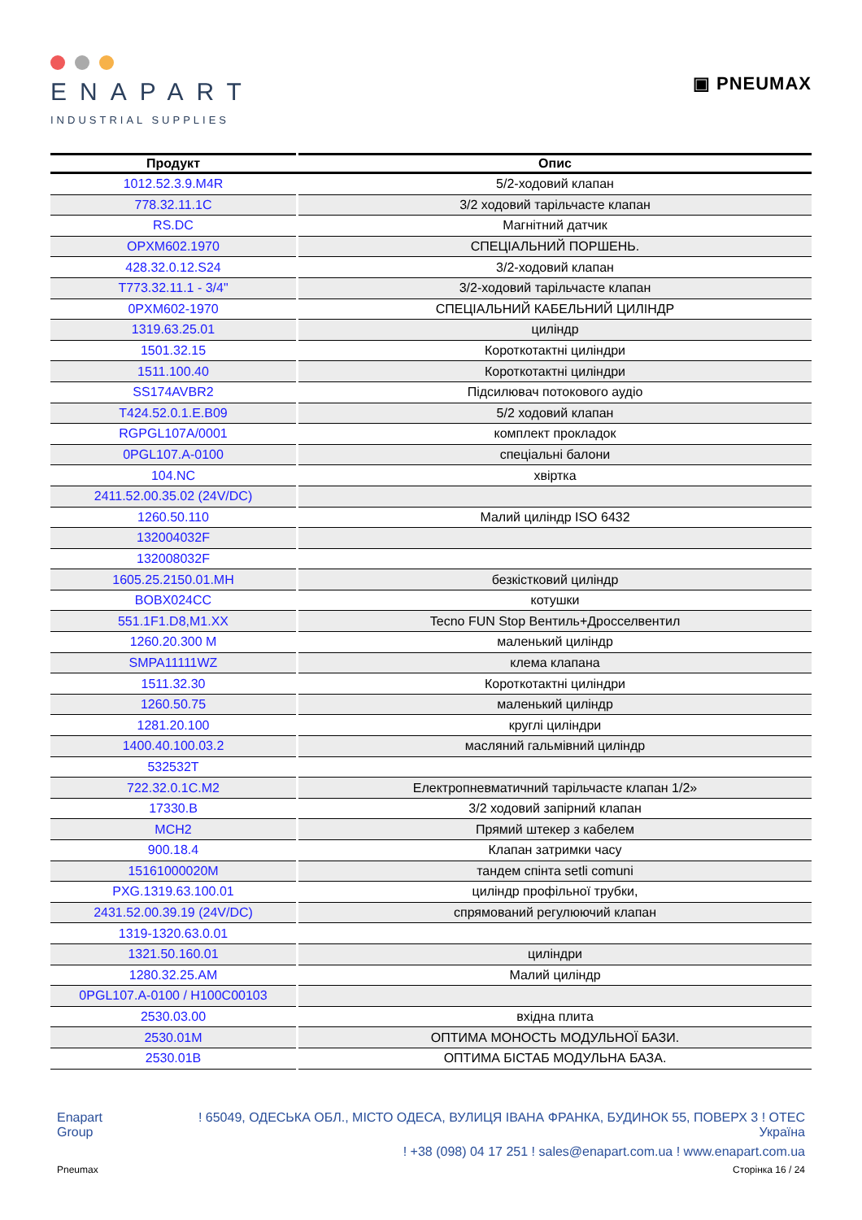ENAPART
INDUSTRIAL SUPPLIES
▣ PNEUMAX
| Продукт | Опис |
| --- | --- |
| 1012.52.3.9.M4R | 5/2-ходовий клапан |
| 778.32.11.1C | 3/2 ходовий тарільчасте клапан |
| RS.DC | Магнітний датчик |
| OPXM602.1970 | СПЕЦІАЛЬНИЙ ПОРШЕНЬ. |
| 428.32.0.12.S24 | 3/2-ходовий клапан |
| T773.32.11.1 - 3/4" | 3/2-ходовий тарільчасте клапан |
| 0PXM602-1970 | СПЕЦІАЛЬНИЙ КАБЕЛЬНИЙ ЦИЛІНДР |
| 1319.63.25.01 | циліндр |
| 1501.32.15 | Короткотактні циліндри |
| 1511.100.40 | Короткотактні циліндри |
| SS174AVBR2 | Підсилювач потокового аудіо |
| T424.52.0.1.E.B09 | 5/2 ходовий клапан |
| RGPGL107A/0001 | комплект прокладок |
| 0PGL107.A-0100 | спеціальні балони |
| 104.NC | хвіртка |
| 2411.52.00.35.02 (24V/DC) | |
| 1260.50.110 | Малий циліндр ISO 6432 |
| 132004032F | |
| 132008032F | |
| 1605.25.2150.01.MH | безкістковий циліндр |
| BOBX024CC | котушки |
| 551.1F1.D8,M1.XX | Tecno FUN Stop Вентиль+Дросселвентил |
| 1260.20.300 M | маленький циліндр |
| SMPA11111WZ | клема клапана |
| 1511.32.30 | Короткотактні циліндри |
| 1260.50.75 | маленький циліндр |
| 1281.20.100 | круглі циліндри |
| 1400.40.100.03.2 | масляний гальмівний циліндр |
| 532532T | |
| 722.32.0.1C.M2 | Електропневматичний тарільчасте клапан 1/2» |
| 17330.B | 3/2 ходовий запірний клапан |
| MCH2 | Прямий штекер з кабелем |
| 900.18.4 | Клапан затримки часу |
| 15161000020M | тандем спінта setli comuni |
| PXG.1319.63.100.01 | циліндр профільної трубки, |
| 2431.52.00.39.19 (24V/DC) | спрямований регулюючий клапан |
| 1319-1320.63.0.01 | |
| 1321.50.160.01 | циліндри |
| 1280.32.25.AM | Малий циліндр |
| 0PGL107.A-0100 / H100C00103 | |
| 2530.03.00 | вхідна плита |
| 2530.01M | ОПТИМА МОНОСТЬ МОДУЛЬНОЇ БАЗИ. |
| 2530.01B | ОПТИМА БІСТАБ МОДУЛЬНА БАЗА. |
Enapart
Group
! 65049, ОДЕСЬКА ОБЛ., МІСТО ОДЕСА, ВУЛИЦЯ ІВАНА ФРАНКА, БУДИНОК 55, ПОВЕРХ 3 ! ОТЕС
Україна
! +38 (098) 04 17 251 ! sales@enapart.com.ua ! www.enapart.com.ua
Pneumax Сторінка 16 / 24